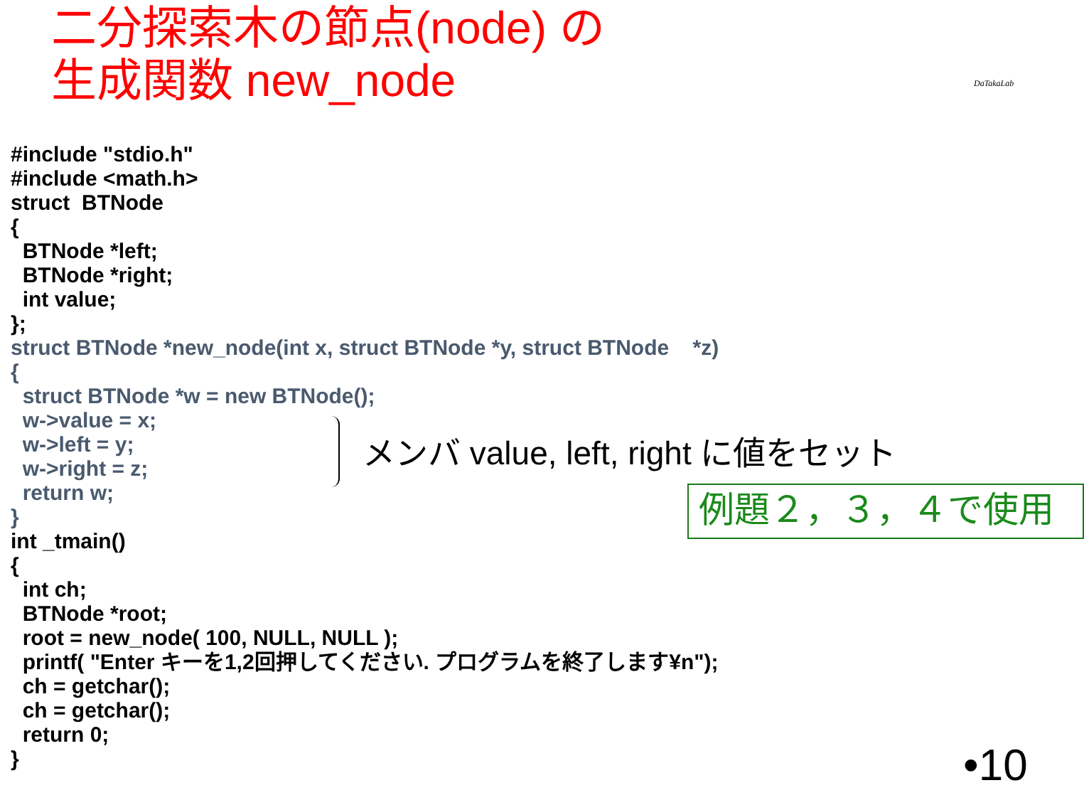二分探索木の節点(node) の
生成関数 new_node
DaTakaLab
#include "stdio.h" #include <math.h> struct BTNode { BTNode *left; BTNode *right; int value; }; struct BTNode *new_node(int x, struct BTNode *y, struct BTNode *z) { struct BTNode *w = new BTNode(); w->value = x; w->left = y; w->right = z; return w; } int _tmain() { int ch; BTNode *root; root = new_node( 100, NULL, NULL ); printf( "Enter キーを1,2回押してください. プログラムを終了します¥n"); ch = getchar(); ch = getchar(); return 0; }
メンバ value, left, right に値をセット
例題２，３，４で使用
•10